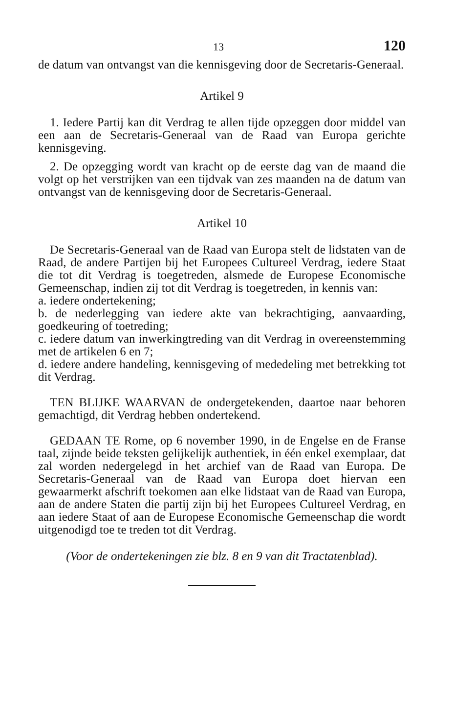13 120
de datum van ontvangst van die kennisgeving door de Secretaris-Generaal.
Artikel 9
1. Iedere Partij kan dit Verdrag te allen tijde opzeggen door middel van een aan de Secretaris-Generaal van de Raad van Europa gerichte kennisgeving.
2. De opzegging wordt van kracht op de eerste dag van de maand die volgt op het verstrijken van een tijdvak van zes maanden na de datum van ontvangst van de kennisgeving door de Secretaris-Generaal.
Artikel 10
De Secretaris-Generaal van de Raad van Europa stelt de lidstaten van de Raad, de andere Partijen bij het Europees Cultureel Verdrag, iedere Staat die tot dit Verdrag is toegetreden, alsmede de Europese Economische Gemeenschap, indien zij tot dit Verdrag is toegetreden, in kennis van:
a. iedere ondertekening;
b. de nederlegging van iedere akte van bekrachtiging, aanvaarding, goedkeuring of toetreding;
c. iedere datum van inwerkingtreding van dit Verdrag in overeenstemming met de artikelen 6 en 7;
d. iedere andere handeling, kennisgeving of mededeling met betrekking tot dit Verdrag.
TEN BLIJKE WAARVAN de ondergetekenden, daartoe naar behoren gemachtigd, dit Verdrag hebben ondertekend.
GEDAAN TE Rome, op 6 november 1990, in de Engelse en de Franse taal, zijnde beide teksten gelijkelijk authentiek, in één enkel exemplaar, dat zal worden nedergelegd in het archief van de Raad van Europa. De Secretaris-Generaal van de Raad van Europa doet hiervan een gewaarmerkt afschrift toekomen aan elke lidstaat van de Raad van Europa, aan de andere Staten die partij zijn bij het Europees Cultureel Verdrag, en aan iedere Staat of aan de Europese Economische Gemeenschap die wordt uitgenodigd toe te treden tot dit Verdrag.
(Voor de ondertekeningen zie blz. 8 en 9 van dit Tractatenblad).